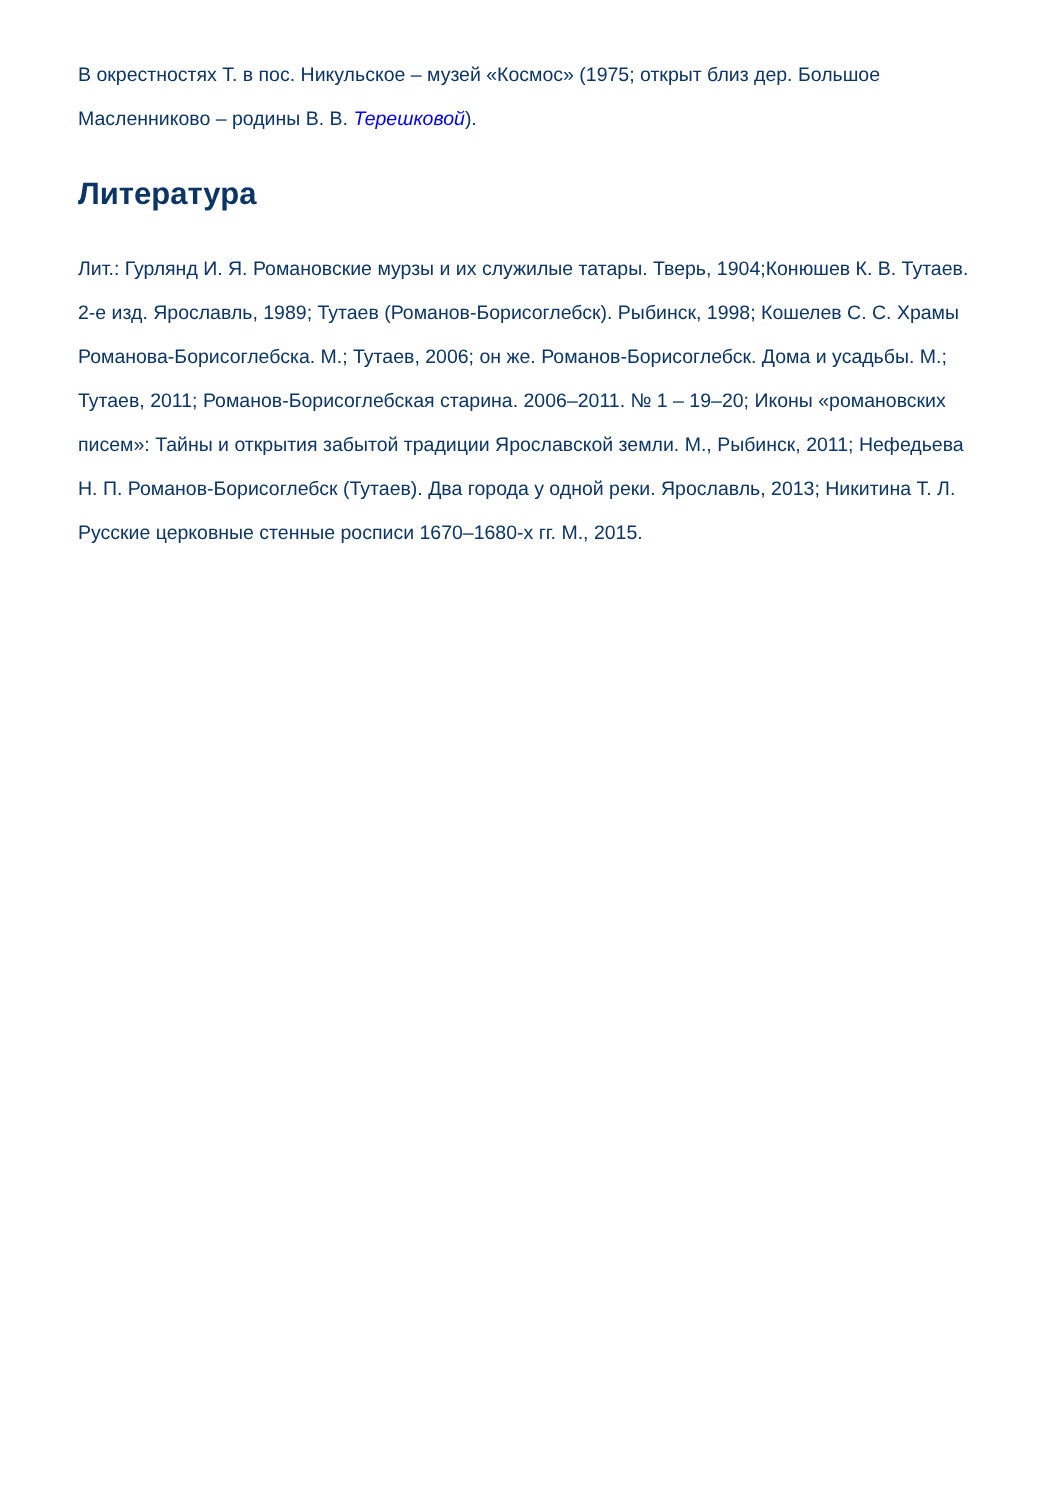В окрестностях Т. в пос. Никульское – музей «Космос» (1975; открыт близ дер. Большое Масленниково – родины В. В. Терешковой).
Литература
Лит.: Гурлянд И. Я. Романовские мурзы и их служилые татары. Тверь, 1904;Конюшев К. В. Тутаев. 2-е изд. Ярославль, 1989; Тутаев (Романов-Борисоглебск). Рыбинск, 1998; Кошелев С. С. Храмы Романова-Борисоглебска. М.; Тутаев, 2006; он же. Романов-Борисоглебск. Дома и усадьбы. М.; Тутаев, 2011; Романов-Борисоглебская старина. 2006–2011. № 1 – 19–20; Иконы «романовских писем»: Тайны и открытия забытой традиции Ярославской земли. М., Рыбинск, 2011; Нефедьева Н. П. Романов-Борисоглебск (Тутаев). Два города у одной реки. Ярославль, 2013; Никитина Т. Л. Русские церковные стенные росписи 1670–1680-х гг. М., 2015.